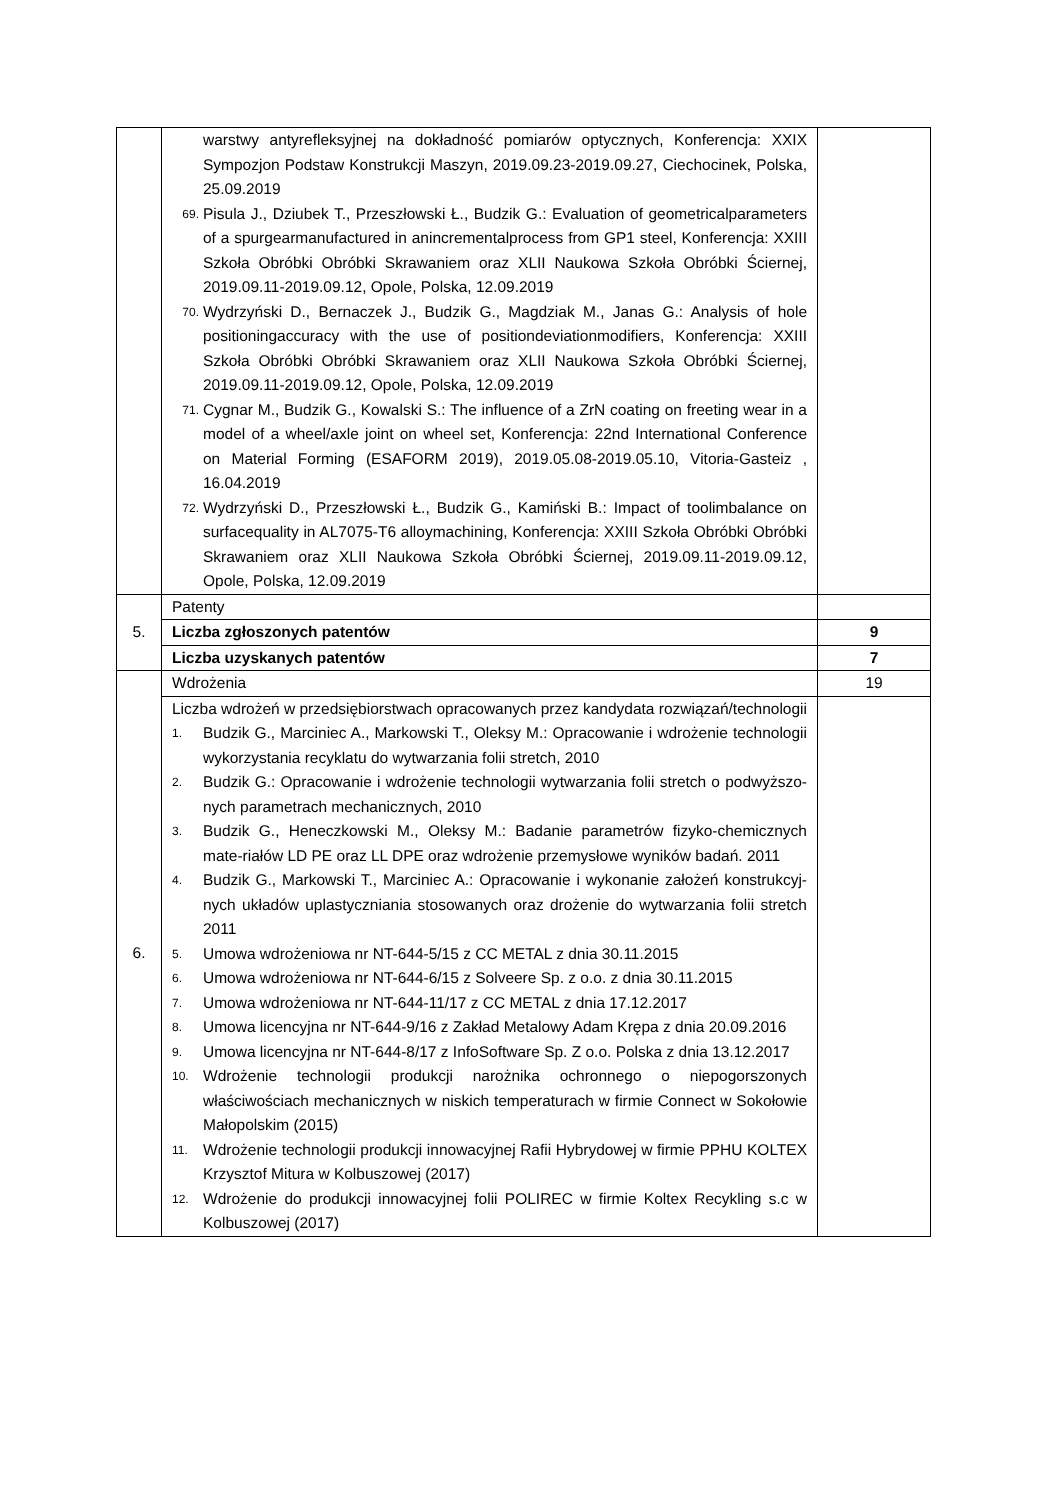| | warstwy antyrefleksyjnej na dokładność pomiarów optycznych, Konferencja: XXIX Sympozjon Podstaw Konstrukcji Maszyn, 2019.09.23-2019.09.27, Ciechocinek, Polska, 25.09.2019 69. Pisula J., Dziubek T., Przeszłowski Ł., Budzik G.: Evaluation of geometricalparameters of a spurgearmanufactured in anincrementalprocess from GP1 steel, Konferencja: XXIII Szkoła Obróbki Obróbki Skrawaniem oraz XLII Naukowa Szkoła Obróbki Ściernej, 2019.09.11-2019.09.12, Opole, Polska, 12.09.2019 70. Wydrzyński D., Bernaczek J., Budzik G., Magdziak M., Janas G.: Analysis of hole positioningaccuracy with the use of positiondeviationmodifiers, Konferencja: XXIII Szkoła Obróbki Obróbki Skrawaniem oraz XLII Naukowa Szkoła Obróbki Ściernej, 2019.09.11-2019.09.12, Opole, Polska, 12.09.2019 71. Cygnar M., Budzik G., Kowalski S.: The influence of a ZrN coating on freeting wear in a model of a wheel/axle joint on wheel set, Konferencja: 22nd International Conference on Material Forming (ESAFORM 2019), 2019.05.08-2019.05.10, Vitoria-Gasteiz , 16.04.2019 72. Wydrzyński D., Przeszłowski Ł., Budzik G., Kamiński B.: Impact of toolimbalance on surfacequality in AL7075-T6 alloymachining, Konferencja: XXIII Szkoła Obróbki Obróbki Skrawaniem oraz XLII Naukowa Szkoła Obróbki Ściernej, 2019.09.11-2019.09.12, Opole, Polska, 12.09.2019 | |
| 5. | Patenty | |
| | Liczba zgłoszonych patentów | 9 |
| | Liczba uzyskanych patentów | 7 |
| 6. | Wdrożenia | 19 |
| | Liczba wdrożeń w przedsiębiorstwach opracowanych przez kandydata rozwiązań/technologii 1. Budzik G., Marciniec A., Markowski T., Oleksy M.: Opracowanie i wdrożenie technologii wykorzystania recyklatu do wytwarzania folii stretch, 2010 2. Budzik G.: Opracowanie i wdrożenie technologii wytwarzania folii stretch o podwyższo-nych parametrach mechanicznych, 2010 3. Budzik G., Heneczkowski M., Oleksy M.: Badanie parametrów fizyko-chemicznych mate-riałów LD PE oraz LL DPE oraz wdrożenie przemysłowe wyników badań. 2011 4. Budzik G., Markowski T., Marciniec A.: Opracowanie i wykonanie założeń konstrukcyj-nych układów uplastyczniania stosowanych oraz drożenie do wytwarzania folii stretch 2011 5. Umowa wdrożeniowa nr NT-644-5/15 z CC METAL z dnia 30.11.2015 6. Umowa wdrożeniowa nr NT-644-6/15 z Solveere Sp. z o.o. z dnia 30.11.2015 7. Umowa wdrożeniowa nr NT-644-11/17 z CC METAL z dnia 17.12.2017 8. Umowa licencyjna nr NT-644-9/16 z Zakład Metalowy Adam Krępa z dnia 20.09.2016 9. Umowa licencyjna nr NT-644-8/17 z InfoSoftware Sp. Z o.o. Polska z dnia 13.12.2017 10. Wdrożenie technologii produkcji narożnika ochronnego o niepogorszonych właściwościach mechanicznych w niskich temperaturach w firmie Connect w Sokołowie Małopolskim (2015) 11. Wdrożenie technologii produkcji innowacyjnej Rafii Hybrydowej w firmie PPHU KOLTEX Krzysztof Mitura w Kolbuszowej (2017) 12. Wdrożenie do produkcji innowacyjnej folii POLIREC w firmie Koltex Recykling s.c w Kolbuszowej (2017) | |